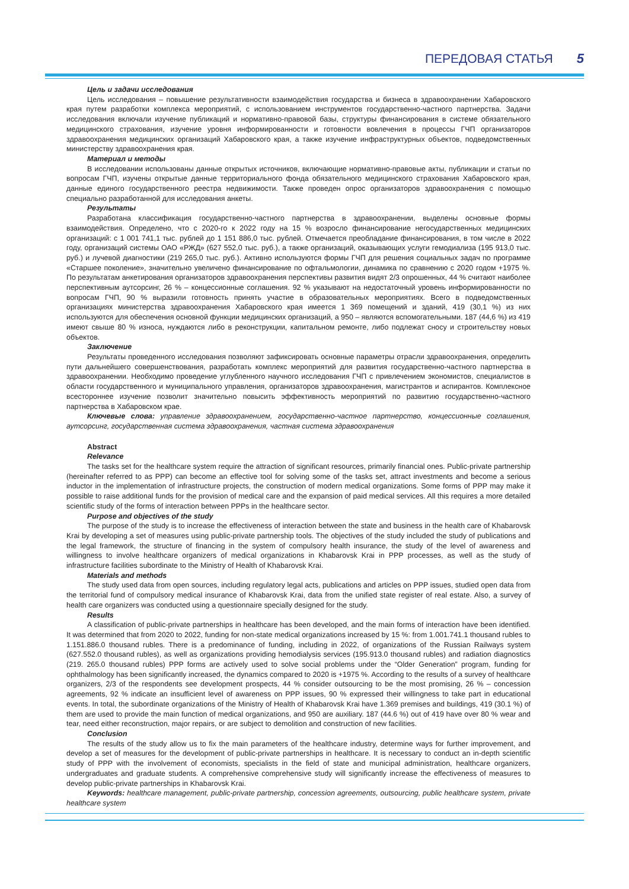ПЕРЕДОВАЯ СТАТЬЯ 5
Цель и задачи исследования
Цель исследования – повышение результативности взаимодействия государства и бизнеса в здравоохранении Хабаровского края путем разработки комплекса мероприятий, с использованием инструментов государственно-частного партнерства. Задачи исследования включали изучение публикаций и нормативно-правовой базы, структуры финансирования в системе обязательного медицинского страхования, изучение уровня информированности и готовности вовлечения в процессы ГЧП организаторов здравоохранения медицинских организаций Хабаровского края, а также изучение инфраструктурных объектов, подведомственных министерству здравоохранения края.
Материал и методы
В исследовании использованы данные открытых источников, включающие нормативно-правовые акты, публикации и статьи по вопросам ГЧП, изучены открытые данные территориального фонда обязательного медицинского страхования Хабаровского края, данные единого государственного реестра недвижимости. Также проведен опрос организаторов здравоохранения с помощью специально разработанной для исследования анкеты.
Результаты
Разработана классификация государственно-частного партнерства в здравоохранении, выделены основные формы взаимодействия. Определено, что с 2020-го к 2022 году на 15 % возросло финансирование негосударственных медицинских организаций: с 1 001 741,1 тыс. рублей до 1 151 886,0 тыс. рублей. Отмечается преобладание финансирования, в том числе в 2022 году, организаций системы ОАО «РЖД» (627 552,0 тыс. руб.), а также организаций, оказывающих услуги гемодиализа (195 913,0 тыс. руб.) и лучевой диагностики (219 265,0 тыс. руб.). Активно используются формы ГЧП для решения социальных задач по программе «Старшее поколение», значительно увеличено финансирование по офтальмологии, динамика по сравнению с 2020 годом +1975 %. По результатам анкетирования организаторов здравоохранения перспективы развития видят 2/3 опрошенных, 44 % считают наиболее перспективным аутсорсинг, 26 % – концессионные соглашения. 92 % указывают на недостаточный уровень информированности по вопросам ГЧП, 90 % выразили готовность принять участие в образовательных мероприятиях. Всего в подведомственных организациях министерства здравоохранения Хабаровского края имеется 1 369 помещений и зданий, 419 (30,1 %) из них используются для обеспечения основной функции медицинских организаций, а 950 – являются вспомогательными. 187 (44,6 %) из 419 имеют свыше 80 % износа, нуждаются либо в реконструкции, капитальном ремонте, либо подлежат сносу и строительству новых объектов.
Заключение
Результаты проведенного исследования позволяют зафиксировать основные параметры отрасли здравоохранения, определить пути дальнейшего совершенствования, разработать комплекс мероприятий для развития государственно-частного партнерства в здравоохранении. Необходимо проведение углубленного научного исследования ГЧП с привлечением экономистов, специалистов в области государственного и муниципального управления, организаторов здравоохранения, магистрантов и аспирантов. Комплексное всестороннее изучение позволит значительно повысить эффективность мероприятий по развитию государственно-частного партнерства в Хабаровском крае.
Ключевые слова: управление здравоохранением, государственно-частное партнерство, концессионные соглашения, аутсорсинг, государственная система здравоохранения, частная система здравоохранения
Abstract
Relevance
The tasks set for the healthcare system require the attraction of significant resources, primarily financial ones. Public-private partnership (hereinafter referred to as PPP) can become an effective tool for solving some of the tasks set, attract investments and become a serious inductor in the implementation of infrastructure projects, the construction of modern medical organizations. Some forms of PPP may make it possible to raise additional funds for the provision of medical care and the expansion of paid medical services. All this requires a more detailed scientific study of the forms of interaction between PPPs in the healthcare sector.
Purpose and objectives of the study
The purpose of the study is to increase the effectiveness of interaction between the state and business in the health care of Khabarovsk Krai by developing a set of measures using public-private partnership tools. The objectives of the study included the study of publications and the legal framework, the structure of financing in the system of compulsory health insurance, the study of the level of awareness and willingness to involve healthcare organizers of medical organizations in Khabarovsk Krai in PPP processes, as well as the study of infrastructure facilities subordinate to the Ministry of Health of Khabarovsk Krai.
Materials and methods
The study used data from open sources, including regulatory legal acts, publications and articles on PPP issues, studied open data from the territorial fund of compulsory medical insurance of Khabarovsk Krai, data from the unified state register of real estate. Also, a survey of health care organizers was conducted using a questionnaire specially designed for the study.
Results
A classification of public-private partnerships in healthcare has been developed, and the main forms of interaction have been identified. It was determined that from 2020 to 2022, funding for non-state medical organizations increased by 15 %: from 1.001.741.1 thousand rubles to 1.151.886.0 thousand rubles. There is a predominance of funding, including in 2022, of organizations of the Russian Railways system (627.552.0 thousand rubles), as well as organizations providing hemodialysis services (195.913.0 thousand rubles) and radiation diagnostics (219. 265.0 thousand rubles) PPP forms are actively used to solve social problems under the “Older Generation” program, funding for ophthalmology has been significantly increased, the dynamics compared to 2020 is +1975 %. According to the results of a survey of healthcare organizers, 2/3 of the respondents see development prospects, 44 % consider outsourcing to be the most promising, 26 % – concession agreements, 92 % indicate an insufficient level of awareness on PPP issues, 90 % expressed their willingness to take part in educational events. In total, the subordinate organizations of the Ministry of Health of Khabarovsk Krai have 1.369 premises and buildings, 419 (30.1 %) of them are used to provide the main function of medical organizations, and 950 are auxiliary. 187 (44.6 %) out of 419 have over 80 % wear and tear, need either reconstruction, major repairs, or are subject to demolition and construction of new facilities.
Conclusion
The results of the study allow us to fix the main parameters of the healthcare industry, determine ways for further improvement, and develop a set of measures for the development of public-private partnerships in healthcare. It is necessary to conduct an in-depth scientific study of PPP with the involvement of economists, specialists in the field of state and municipal administration, healthcare organizers, undergraduates and graduate students. A comprehensive comprehensive study will significantly increase the effectiveness of measures to develop public-private partnerships in Khabarovsk Krai.
Keywords: healthcare management, public-private partnership, concession agreements, outsourcing, public healthcare system, private healthcare system